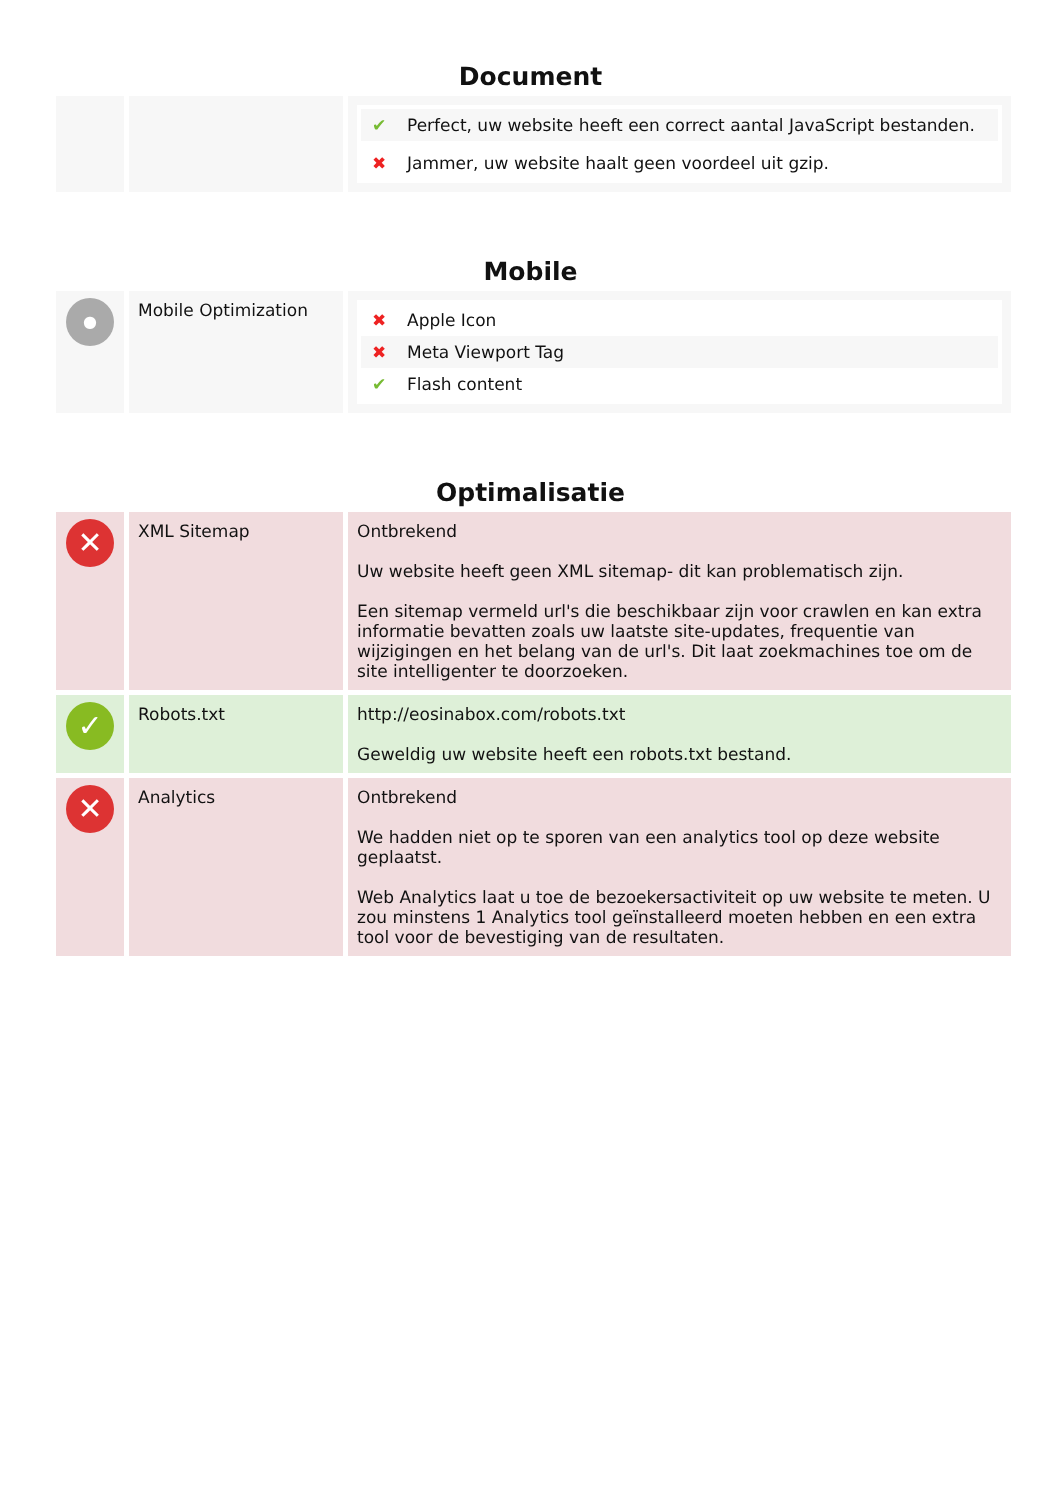Document
| | | ✔ Perfect, uw website heeft een correct aantal JavaScript bestanden. ✖ Jammer, uw website haalt geen voordeel uit gzip. |
Mobile
| ● | Mobile Optimization | ✖ Apple Icon ✖ Meta Viewport Tag ✔ Flash content |
Optimalisatie
| ✕ | XML Sitemap | Ontbrekend Uw website heeft geen XML sitemap- dit kan problematisch zijn. Een sitemap vermeld url's die beschikbaar zijn voor crawlen en kan extra informatie bevatten zoals uw laatste site-updates, frequentie van wijzigingen en het belang van de url's. Dit laat zoekmachines toe om de site intelligenter te doorzoeken. |
| ✓ | Robots.txt | http://eosinabox.com/robots.txt Geweldig uw website heeft een robots.txt bestand. |
| ✕ | Analytics | Ontbrekend We hadden niet op te sporen van een analytics tool op deze website geplaatst. Web Analytics laat u toe de bezoekersactiviteit op uw website te meten. U zou minstens 1 Analytics tool geïnstalleerd moeten hebben en een extra tool voor de bevestiging van de resultaten. |